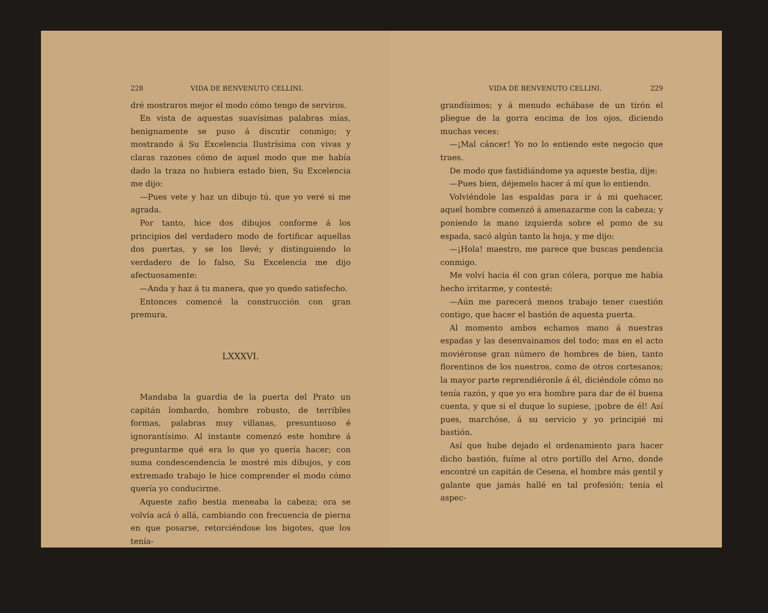228 VIDA DE BENVENUTO CELLINI.
dré mostraros mejor el modo cómo tengo de serviros.
En vista de aquestas suavísimas palabras mías, benignamente se puso á discutir conmigo; y mostrando á Su Excelencia Ilustrísima con vivas y claras razones cómo de aquel modo que me había dado la traza no hubiera estado bien, Su Excelencia me dijo:
—Pues vete y haz un dibujo tú, que yo veré si me agrada.
Por tanto, hice dos dibujos conforme á los principios del verdadero modo de fortificar aquellas dos puertas, y se los llevé; y distinguiendo lo verdadero de lo falso, Su Excelencia me dijo afectuosamente:
—Anda y haz á tu manera, que yo quedo satisfecho.
Entonces comencé la construcción con gran premura.
LXXXVI.
Mandaba la guardia de la puerta del Prato un capitán lombardo, hombre robusto, de terribles formas, palabras muy villanas, presuntuoso é ignorantísimo. Al instante comenzó este hombre á preguntarme qué era lo que yo quería hacer; con suma condescendencia le mostré mis dibujos, y con extremado trabajo le hice comprender el modo cómo quería yo conducirme.
Aqueste zafio bestia meneaba la cabeza; ora se volvía acá ó allá, cambiando con frecuencia de pierna en que posarse, retorciéndose los bigotes, que los tenía-
VIDA DE BENVENUTO CELLINI. 229
grandísimos; y á menudo echábase de un tirón el pliegue de la gorra encima de los ojos, diciendo muchas veces:
—¡Mal cáncer! Yo no lo entiendo este negocio que traes.
De modo que fastidiándome ya aqueste bestia, dije:
—Pues bien, déjemelo hacer á mí que lo entiendo.
Volviéndole las espaldas para ir á mi quehacer, aquel hombre comenzó á amenazarme con la cabeza; y poniendo la mano izquierda sobre el pomo de su espada, sacó algún tanto la hoja, y me dijo:
—¡Hola! maestro, me parece que buscas pendencia conmigo.
Me volví hacia él con gran cólera, porque me había hecho irritarme, y contesté:
—Aún me parecerá menos trabajo tener cuestión contigo, que hacer el bastión de aquesta puerta.
Al momento ambos echamos mano á nuestras espadas y las desenvainamos del todo; mas en el acto moviéronse gran número de hombres de bien, tanto florentinos de los nuestros, como de otros cortesanos; la mayor parte reprendiéronle á él, diciéndole cómo no tenía razón, y que yo era hombre para dar de él buena cuenta, y que si el duque lo supiese, ¡pobre de él! Así pues, marchóse, á su servicio y yo principié mi bastión.
Así que hube dejado el ordenamiento para hacer dicho bastión, fuíme al otro portillo del Arno, donde encontré un capitán de Cesena, el hombre más gentil y galante que jamás hallé en tal profesión; tenía el aspec-